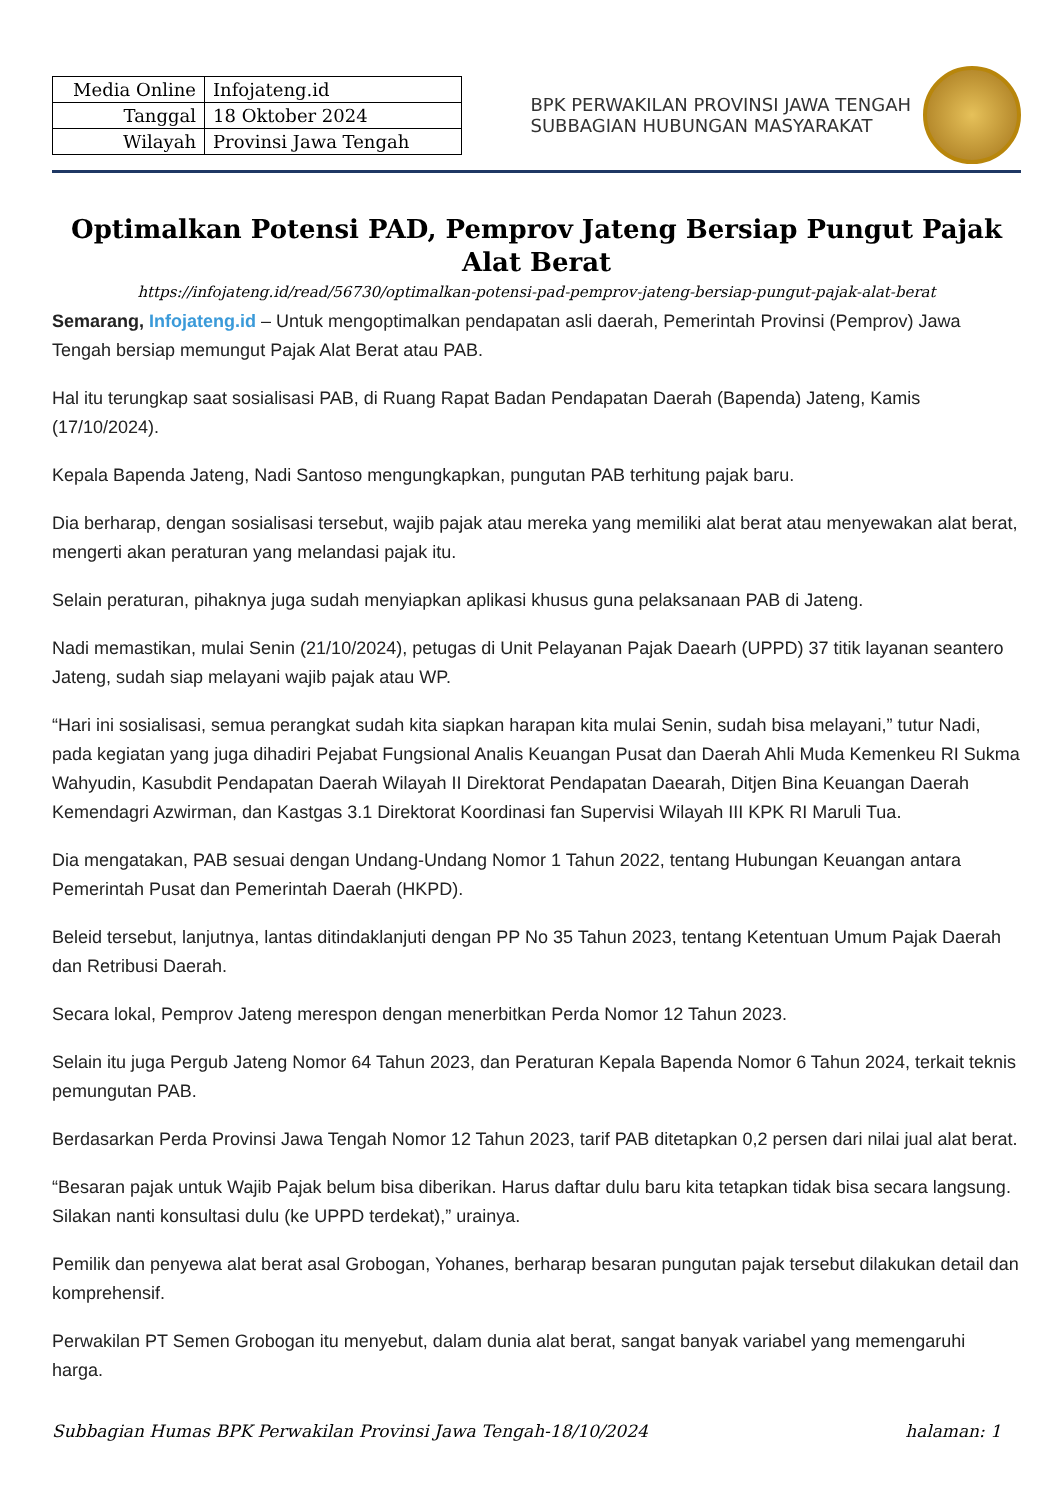| Media Online | Infojateng.id |
| Tanggal | 18 Oktober 2024 |
| Wilayah | Provinsi Jawa Tengah |
BPK PERWAKILAN PROVINSI JAWA TENGAH
SUBBAGIAN HUBUNGAN MASYARAKAT
Optimalkan Potensi PAD, Pemprov Jateng Bersiap Pungut Pajak Alat Berat
https://infojateng.id/read/56730/optimalkan-potensi-pad-pemprov-jateng-bersiap-pungut-pajak-alat-berat
Semarang, Infojateng.id – Untuk mengoptimalkan pendapatan asli daerah, Pemerintah Provinsi (Pemprov) Jawa Tengah bersiap memungut Pajak Alat Berat atau PAB.
Hal itu terungkap saat sosialisasi PAB, di Ruang Rapat Badan Pendapatan Daerah (Bapenda) Jateng, Kamis (17/10/2024).
Kepala Bapenda Jateng, Nadi Santoso mengungkapkan, pungutan PAB terhitung pajak baru.
Dia berharap, dengan sosialisasi tersebut, wajib pajak atau mereka yang memiliki alat berat atau menyewakan alat berat, mengerti akan peraturan yang melandasi pajak itu.
Selain peraturan, pihaknya juga sudah menyiapkan aplikasi khusus guna pelaksanaan PAB di Jateng.
Nadi memastikan, mulai Senin (21/10/2024), petugas di Unit Pelayanan Pajak Daearh (UPPD) 37 titik layanan seantero Jateng, sudah siap melayani wajib pajak atau WP.
“Hari ini sosialisasi, semua perangkat sudah kita siapkan harapan kita mulai Senin, sudah bisa melayani,” tutur Nadi, pada kegiatan yang juga dihadiri Pejabat Fungsional Analis Keuangan Pusat dan Daerah Ahli Muda Kemenkeu RI Sukma Wahyudin, Kasubdit Pendapatan Daerah Wilayah II Direktorat Pendapatan Daearah, Ditjen Bina Keuangan Daerah Kemendagri Azwirman, dan Kastgas 3.1 Direktorat Koordinasi fan Supervisi Wilayah III KPK RI Maruli Tua.
Dia mengatakan, PAB sesuai dengan Undang-Undang Nomor 1 Tahun 2022, tentang Hubungan Keuangan antara Pemerintah Pusat dan Pemerintah Daerah (HKPD).
Beleid tersebut, lanjutnya, lantas ditindaklanjuti dengan PP No 35 Tahun 2023, tentang Ketentuan Umum Pajak Daerah dan Retribusi Daerah.
Secara lokal, Pemprov Jateng merespon dengan menerbitkan Perda Nomor 12 Tahun 2023.
Selain itu juga Pergub Jateng Nomor 64 Tahun 2023, dan Peraturan Kepala Bapenda Nomor 6 Tahun 2024, terkait teknis pemungutan PAB.
Berdasarkan Perda Provinsi Jawa Tengah Nomor 12 Tahun 2023, tarif PAB ditetapkan 0,2 persen dari nilai jual alat berat.
“Besaran pajak untuk Wajib Pajak belum bisa diberikan. Harus daftar dulu baru kita tetapkan tidak bisa secara langsung. Silakan nanti konsultasi dulu (ke UPPD terdekat),” urainya.
Pemilik dan penyewa alat berat asal Grobogan, Yohanes, berharap besaran pungutan pajak tersebut dilakukan detail dan komprehensif.
Perwakilan PT Semen Grobogan itu menyebut, dalam dunia alat berat, sangat banyak variabel yang memengaruhi harga.
Subbagian Humas BPK Perwakilan Provinsi Jawa Tengah-18/10/2024 halaman: 1